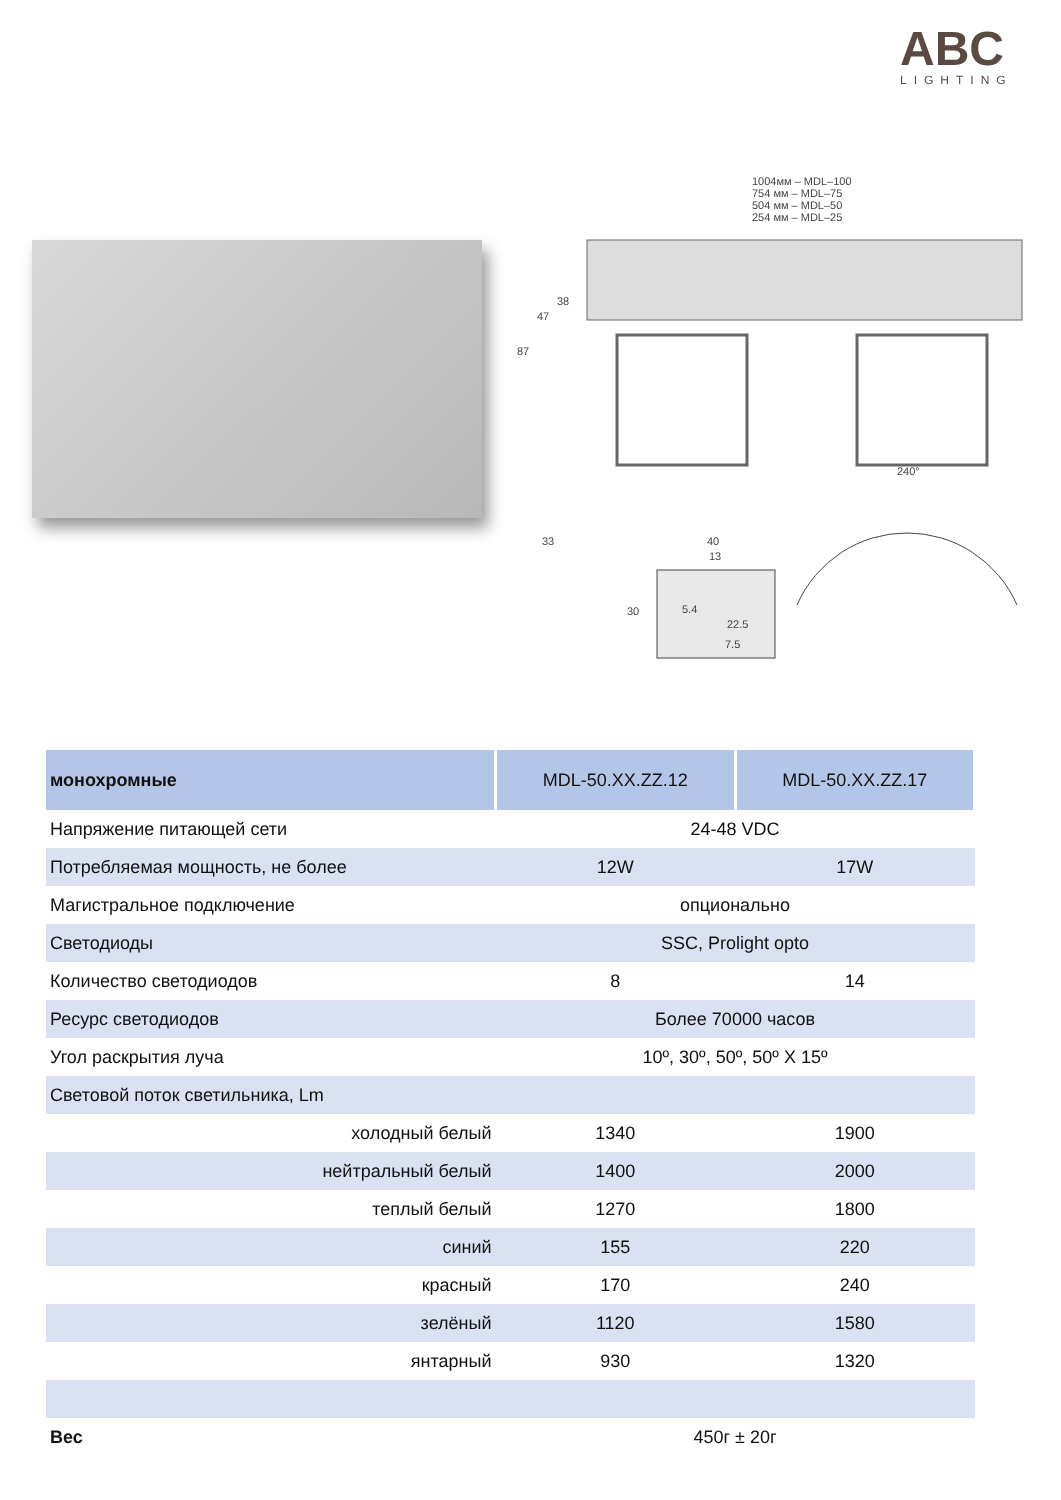ABC
LIGHTING
1004мм – MDL–100
754 мм – MDL–75
504 мм – MDL–50
254 мм – MDL–25
38
47
87
33
40
13
30
5.4
22.5
7.5
240°
| монохромные | MDL-50.XX.ZZ.12 | MDL-50.XX.ZZ.17 |
| --- | --- | --- |
| Напряжение питающей сети | 24-48 VDC | |
| Потребляемая мощность, не более | 12W | 17W |
| Магистральное подключение | опционально | |
| Светодиоды | SSC, Prolight opto | |
| Количество светодиодов | 8 | 14 |
| Ресурс светодиодов | Более 70000 часов | |
| Угол раскрытия луча | 10º, 30º, 50º, 50º X 15º | |
| Световой поток светильника, Lm | | |
| холодный белый | 1340 | 1900 |
| нейтральный белый | 1400 | 2000 |
| теплый белый | 1270 | 1800 |
| синий | 155 | 220 |
| красный | 170 | 240 |
| зелёный | 1120 | 1580 |
| янтарный | 930 | 1320 |
| Вес | 450г ± 20г | |